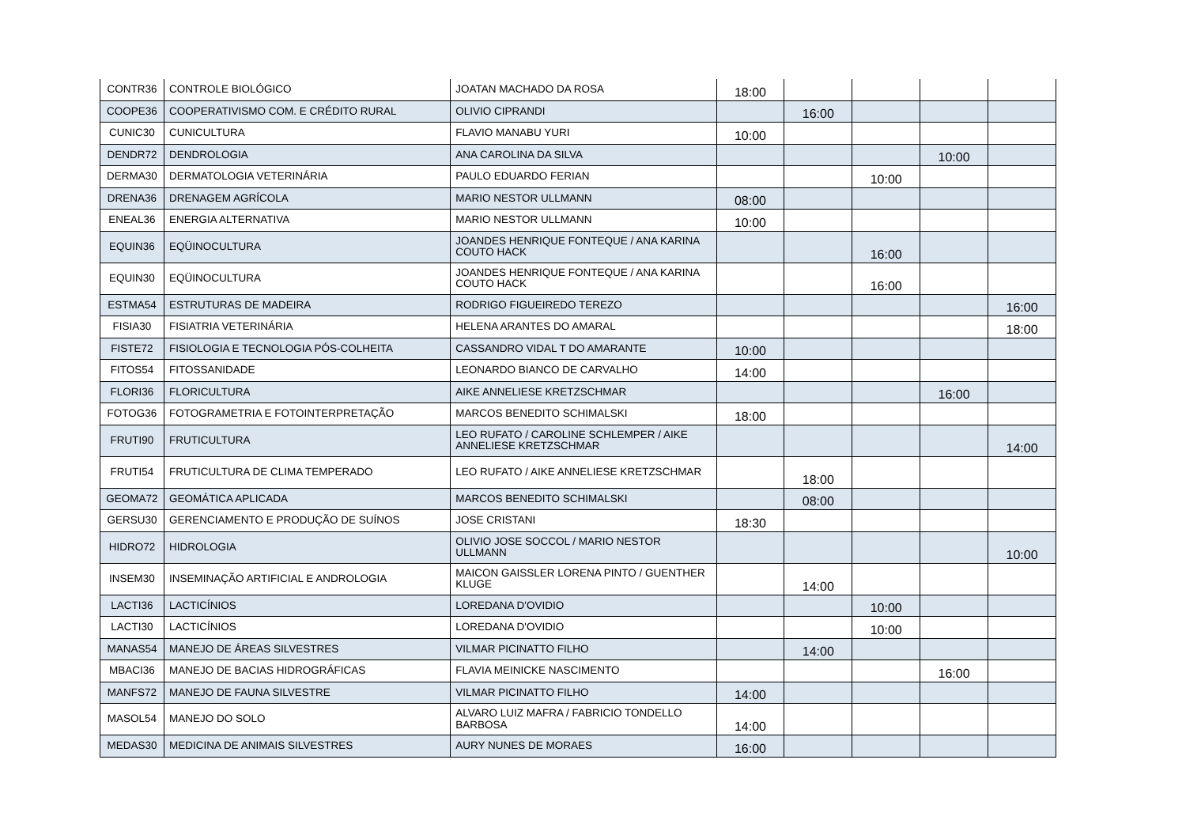| CONTR36 | CONTROLE BIOLÓGICO | JOATAN MACHADO DA ROSA | 18:00 | | | | |
| COOPE36 | COOPERATIVISMO COM. E CRÉDITO RURAL | OLIVIO CIPRANDI | | 16:00 | | | |
| CUNIC30 | CUNICULTURA | FLAVIO MANABU YURI | 10:00 | | | | |
| DENDR72 | DENDROLOGIA | ANA CAROLINA DA SILVA | | | | 10:00 | |
| DERMA30 | DERMATOLOGIA VETERINÁRIA | PAULO EDUARDO FERIAN | | | 10:00 | | |
| DRENA36 | DRENAGEM AGRÍCOLA | MARIO NESTOR ULLMANN | 08:00 | | | | |
| ENEAL36 | ENERGIA ALTERNATIVA | MARIO NESTOR ULLMANN | 10:00 | | | | |
| EQUIN36 | EQÜINOCULTURA | JOANDES HENRIQUE FONTEQUE / ANA KARINA COUTO HACK | | | 16:00 | | |
| EQUIN30 | EQÜINOCULTURA | JOANDES HENRIQUE FONTEQUE / ANA KARINA COUTO HACK | | | 16:00 | | |
| ESTMA54 | ESTRUTURAS DE MADEIRA | RODRIGO FIGUEIREDO TEREZO | | | | | 16:00 |
| FISIA30 | FISIATRIA VETERINÁRIA | HELENA ARANTES DO AMARAL | | | | | 18:00 |
| FISTE72 | FISIOLOGIA E TECNOLOGIA PÓS-COLHEITA | CASSANDRO VIDAL T DO AMARANTE | 10:00 | | | | |
| FITOS54 | FITOSSANIDADE | LEONARDO BIANCO DE CARVALHO | 14:00 | | | | |
| FLORI36 | FLORICULTURA | AIKE ANNELIESE KRETZSCHMAR | | | | 16:00 | |
| FOTOG36 | FOTOGRAMETRIA E FOTOINTERPRETAÇÃO | MARCOS BENEDITO SCHIMALSKI | 18:00 | | | | |
| FRUTI90 | FRUTICULTURA | LEO RUFATO / CAROLINE SCHLEMPER / AIKE ANNELIESE KRETZSCHMAR | | | | | 14:00 |
| FRUTI54 | FRUTICULTURA DE CLIMA TEMPERADO | LEO RUFATO / AIKE ANNELIESE KRETZSCHMAR | | 18:00 | | | |
| GEOMA72 | GEOMÁTICA APLICADA | MARCOS BENEDITO SCHIMALSKI | | 08:00 | | | |
| GERSU30 | GERENCIAMENTO E PRODUÇÃO DE SUÍNOS | JOSE CRISTANI | 18:30 | | | | |
| HIDRO72 | HIDROLOGIA | OLIVIO JOSE SOCCOL / MARIO NESTOR ULLMANN | | | | | 10:00 |
| INSEM30 | INSEMINAÇÃO ARTIFICIAL E ANDROLOGIA | MAICON GAISSLER LORENA PINTO / GUENTHER KLUGE | | 14:00 | | | |
| LACTI36 | LACTICÍNIOS | LOREDANA D'OVIDIO | | | 10:00 | | |
| LACTI30 | LACTICÍNIOS | LOREDANA D'OVIDIO | | | 10:00 | | |
| MANAS54 | MANEJO DE ÁREAS SILVESTRES | VILMAR PICINATTO FILHO | | 14:00 | | | |
| MBACI36 | MANEJO DE BACIAS HIDROGRÁFICAS | FLAVIA MEINICKE NASCIMENTO | | | | 16:00 | |
| MANFS72 | MANEJO DE FAUNA SILVESTRE | VILMAR PICINATTO FILHO | 14:00 | | | | |
| MASOL54 | MANEJO DO SOLO | ALVARO LUIZ MAFRA / FABRICIO TONDELLO BARBOSA | 14:00 | | | | |
| MEDAS30 | MEDICINA DE ANIMAIS SILVESTRES | AURY NUNES DE MORAES | 16:00 | | | | |